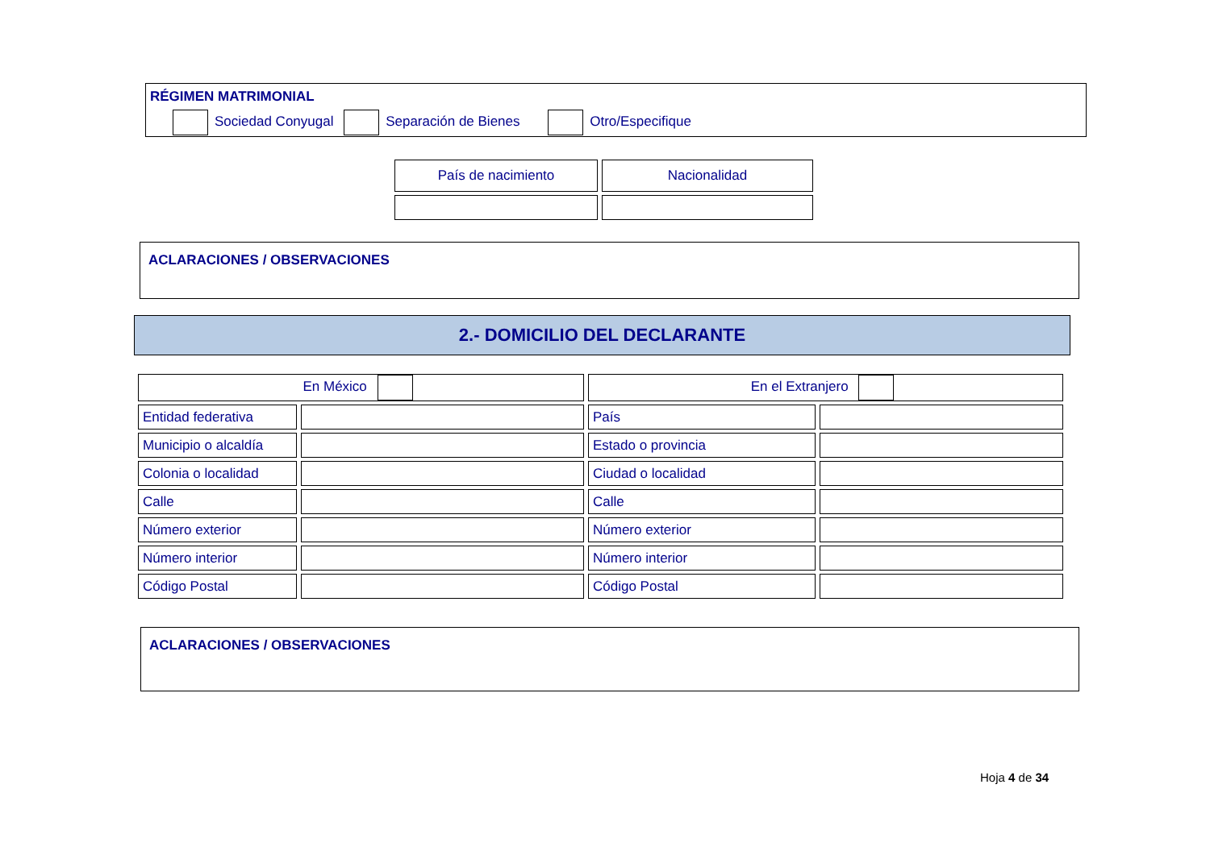RÉGIMEN MATRIMONIAL
Sociedad Conyugal Separación de Bienes Otro/Especifique
| País de nacimiento | Nacionalidad |
ACLARACIONES / OBSERVACIONES
2.- DOMICILIO DEL DECLARANTE
| En México | | En el Extranjero | |
| Entidad federativa | | País | |
| Municipio o alcaldía | | Estado o provincia | |
| Colonia o localidad | | Ciudad o localidad | |
| Calle | | Calle | |
| Número exterior | | Número exterior | |
| Número interior | | Número interior | |
| Código Postal | | Código Postal | |
ACLARACIONES / OBSERVACIONES
Hoja 4 de 34